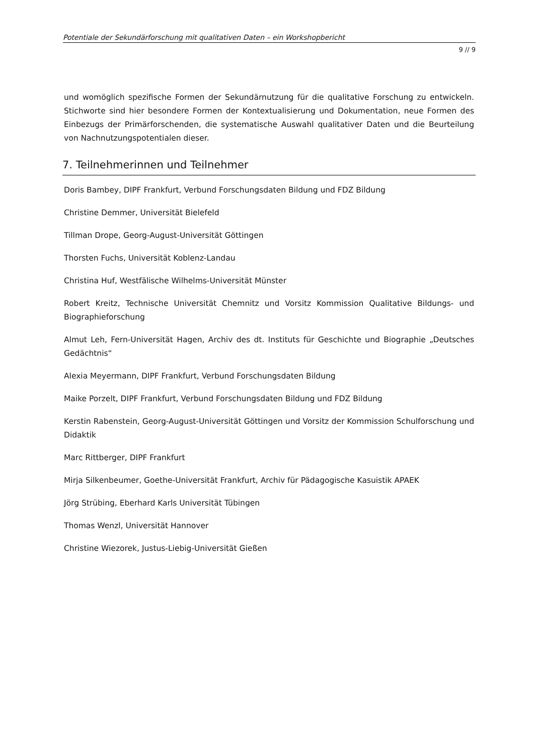Potentiale der Sekundärforschung mit qualitativen Daten – ein Workshopbericht
9 // 9
und womöglich spezifische Formen der Sekundärnutzung für die qualitative Forschung zu entwickeln. Stichworte sind hier besondere Formen der Kontextualisierung und Dokumentation, neue Formen des Einbezugs der Primärforschenden, die systematische Auswahl qualitativer Daten und die Beurteilung von Nachnutzungspotentialen dieser.
7. Teilnehmerinnen und Teilnehmer
Doris Bambey, DIPF Frankfurt, Verbund Forschungsdaten Bildung und FDZ Bildung
Christine Demmer, Universität Bielefeld
Tillman Drope, Georg-August-Universität Göttingen
Thorsten Fuchs, Universität Koblenz-Landau
Christina Huf, Westfälische Wilhelms-Universität Münster
Robert Kreitz, Technische Universität Chemnitz und Vorsitz Kommission Qualitative Bildungs- und Biographieforschung
Almut Leh, Fern-Universität Hagen, Archiv des dt. Instituts für Geschichte und Biographie „Deutsches Gedächtnis“
Alexia Meyermann, DIPF Frankfurt, Verbund Forschungsdaten Bildung
Maike Porzelt, DIPF Frankfurt, Verbund Forschungsdaten Bildung und FDZ Bildung
Kerstin Rabenstein, Georg-August-Universität Göttingen und Vorsitz der Kommission Schulforschung und Didaktik
Marc Rittberger, DIPF Frankfurt
Mirja Silkenbeumer, Goethe-Universität Frankfurt, Archiv für Pädagogische Kasuistik APAEK
Jörg Strübing, Eberhard Karls Universität Tübingen
Thomas Wenzl, Universität Hannover
Christine Wiezorek, Justus-Liebig-Universität Gießen